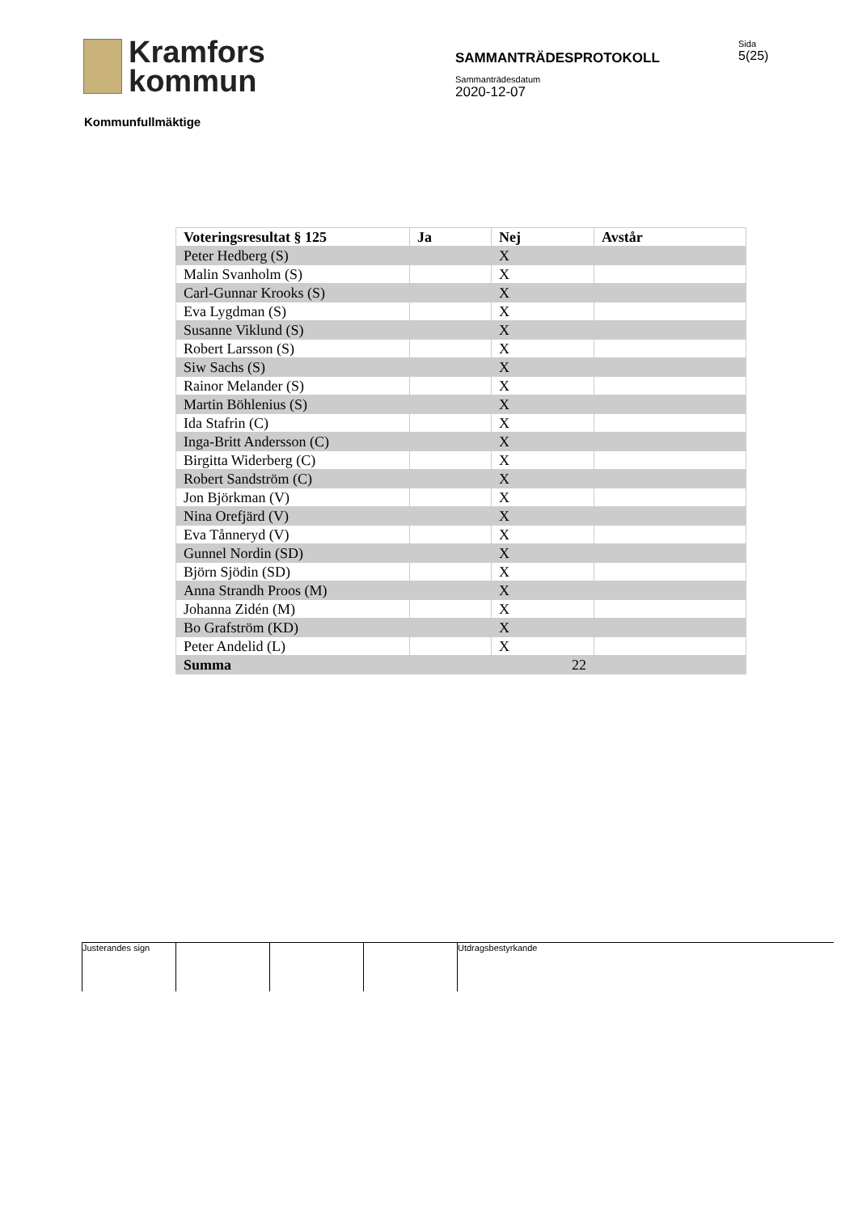Kramfors
kommun
SAMMANTRÄDESPROTOKOLL
Sammanträdesdatum
2020-12-07
Sida
5(25)
Kommunfullmäktige
| Voteringsresultat § 125 | Ja | Nej | Avstår |
| --- | --- | --- | --- |
| Peter Hedberg (S) | | X | |
| Malin Svanholm (S) | | X | |
| Carl-Gunnar Krooks (S) | | X | |
| Eva Lygdman (S) | | X | |
| Susanne Viklund (S) | | X | |
| Robert Larsson (S) | | X | |
| Siw Sachs (S) | | X | |
| Rainor Melander (S) | | X | |
| Martin Böhlenius (S) | | X | |
| Ida Stafrin (C) | | X | |
| Inga-Britt Andersson (C) | | X | |
| Birgitta Widerberg (C) | | X | |
| Robert Sandström (C) | | X | |
| Jon Björkman (V) | | X | |
| Nina Orefjärd (V) | | X | |
| Eva Tånneryd (V) | | X | |
| Gunnel Nordin (SD) | | X | |
| Björn Sjödin (SD) | | X | |
| Anna Strandh Proos (M) | | X | |
| Johanna Zidén (M) | | X | |
| Bo Grafström (KD) | | X | |
| Peter Andelid (L) | | X | |
| Summa | | 22 | |
Justerandes sign Utdragsbestyrkande